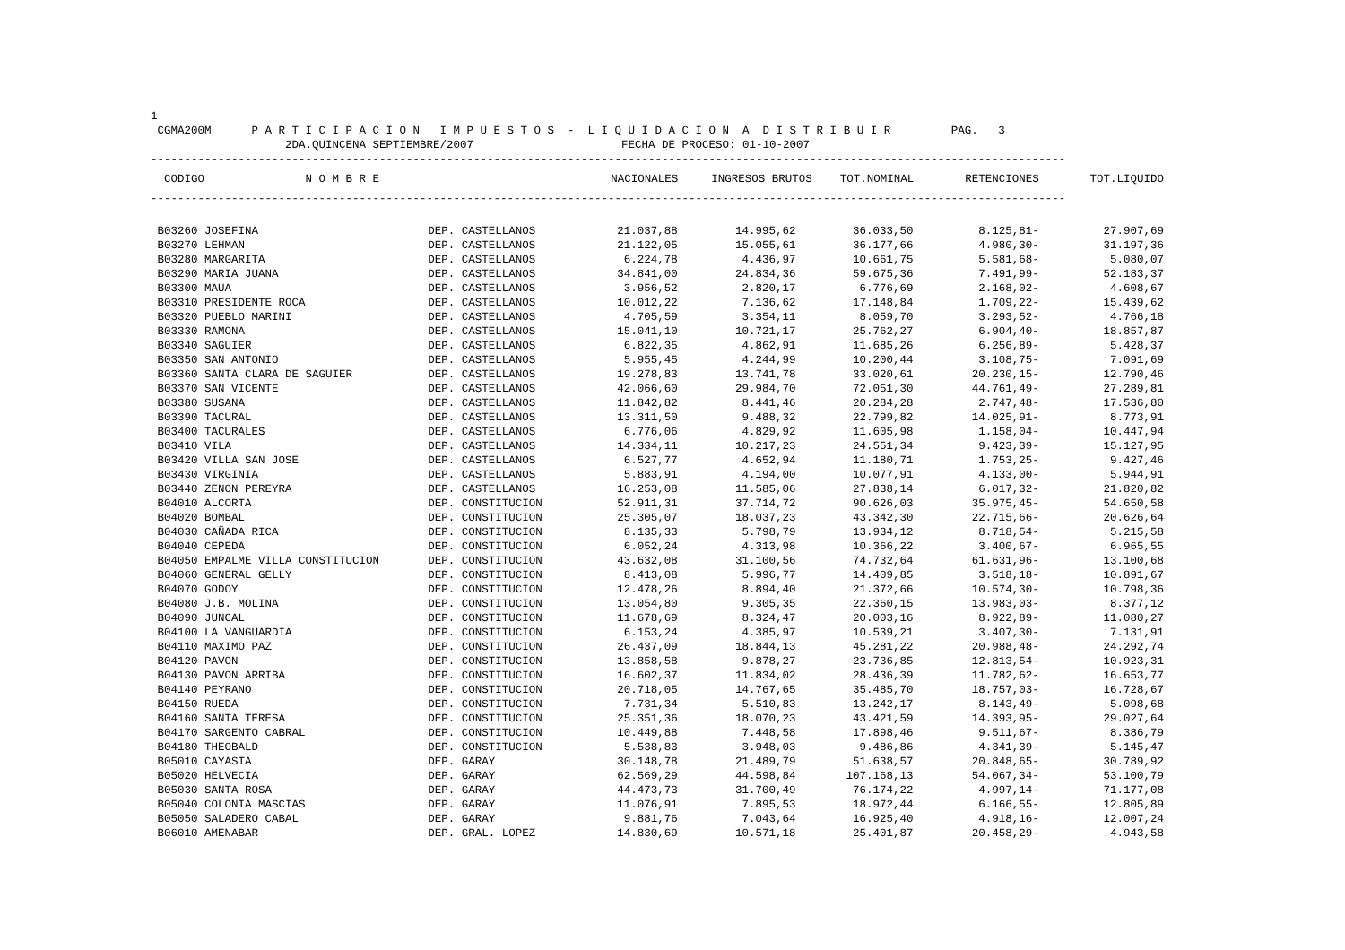1 CGMA200M P A R T I C I P A C I O N I M P U E S T O S - L I Q U I D A C I O N A D I S T R I B U I R PAG. 3 2DA.QUINCENA SEPTIEMBRE/2007 FECHA DE PROCESO: 01-10-2007
----------------------------------------------------------------------------------------------------------------------------------------
| CODIGO N O M B R E | | NACIONALES | INGRESOS BRUTOS | TOT.NOMINAL | RETENCIONES | TOT.LIQUIDO |
| --- | --- | --- | --- | --- | --- | --- |
----------------------------------------------------------------------------------------------------------------------------------------
| B03260 JOSEFINA | DEP. CASTELLANOS | 21.037,88 | 14.995,62 | 36.033,50 | 8.125,81- | 27.907,69 |
| B03270 LEHMAN | DEP. CASTELLANOS | 21.122,05 | 15.055,61 | 36.177,66 | 4.980,30- | 31.197,36 |
| B03280 MARGARITA | DEP. CASTELLANOS | 6.224,78 | 4.436,97 | 10.661,75 | 5.581,68- | 5.080,07 |
| B03290 MARIA JUANA | DEP. CASTELLANOS | 34.841,00 | 24.834,36 | 59.675,36 | 7.491,99- | 52.183,37 |
| B03300 MAUA | DEP. CASTELLANOS | 3.956,52 | 2.820,17 | 6.776,69 | 2.168,02- | 4.608,67 |
| B03310 PRESIDENTE ROCA | DEP. CASTELLANOS | 10.012,22 | 7.136,62 | 17.148,84 | 1.709,22- | 15.439,62 |
| B03320 PUEBLO MARINI | DEP. CASTELLANOS | 4.705,59 | 3.354,11 | 8.059,70 | 3.293,52- | 4.766,18 |
| B03330 RAMONA | DEP. CASTELLANOS | 15.041,10 | 10.721,17 | 25.762,27 | 6.904,40- | 18.857,87 |
| B03340 SAGUIER | DEP. CASTELLANOS | 6.822,35 | 4.862,91 | 11.685,26 | 6.256,89- | 5.428,37 |
| B03350 SAN ANTONIO | DEP. CASTELLANOS | 5.955,45 | 4.244,99 | 10.200,44 | 3.108,75- | 7.091,69 |
| B03360 SANTA CLARA DE SAGUIER | DEP. CASTELLANOS | 19.278,83 | 13.741,78 | 33.020,61 | 20.230,15- | 12.790,46 |
| B03370 SAN VICENTE | DEP. CASTELLANOS | 42.066,60 | 29.984,70 | 72.051,30 | 44.761,49- | 27.289,81 |
| B03380 SUSANA | DEP. CASTELLANOS | 11.842,82 | 8.441,46 | 20.284,28 | 2.747,48- | 17.536,80 |
| B03390 TACURAL | DEP. CASTELLANOS | 13.311,50 | 9.488,32 | 22.799,82 | 14.025,91- | 8.773,91 |
| B03400 TACURALES | DEP. CASTELLANOS | 6.776,06 | 4.829,92 | 11.605,98 | 1.158,04- | 10.447,94 |
| B03410 VILA | DEP. CASTELLANOS | 14.334,11 | 10.217,23 | 24.551,34 | 9.423,39- | 15.127,95 |
| B03420 VILLA SAN JOSE | DEP. CASTELLANOS | 6.527,77 | 4.652,94 | 11.180,71 | 1.753,25- | 9.427,46 |
| B03430 VIRGINIA | DEP. CASTELLANOS | 5.883,91 | 4.194,00 | 10.077,91 | 4.133,00- | 5.944,91 |
| B03440 ZENON PEREYRA | DEP. CASTELLANOS | 16.253,08 | 11.585,06 | 27.838,14 | 6.017,32- | 21.820,82 |
| B04010 ALCORTA | DEP. CONSTITUCION | 52.911,31 | 37.714,72 | 90.626,03 | 35.975,45- | 54.650,58 |
| B04020 BOMBAL | DEP. CONSTITUCION | 25.305,07 | 18.037,23 | 43.342,30 | 22.715,66- | 20.626,64 |
| B04030 CAÑADA RICA | DEP. CONSTITUCION | 8.135,33 | 5.798,79 | 13.934,12 | 8.718,54- | 5.215,58 |
| B04040 CEPEDA | DEP. CONSTITUCION | 6.052,24 | 4.313,98 | 10.366,22 | 3.400,67- | 6.965,55 |
| B04050 EMPALME VILLA CONSTITUCION | DEP. CONSTITUCION | 43.632,08 | 31.100,56 | 74.732,64 | 61.631,96- | 13.100,68 |
| B04060 GENERAL GELLY | DEP. CONSTITUCION | 8.413,08 | 5.996,77 | 14.409,85 | 3.518,18- | 10.891,67 |
| B04070 GODOY | DEP. CONSTITUCION | 12.478,26 | 8.894,40 | 21.372,66 | 10.574,30- | 10.798,36 |
| B04080 J.B. MOLINA | DEP. CONSTITUCION | 13.054,80 | 9.305,35 | 22.360,15 | 13.983,03- | 8.377,12 |
| B04090 JUNCAL | DEP. CONSTITUCION | 11.678,69 | 8.324,47 | 20.003,16 | 8.922,89- | 11.080,27 |
| B04100 LA VANGUARDIA | DEP. CONSTITUCION | 6.153,24 | 4.385,97 | 10.539,21 | 3.407,30- | 7.131,91 |
| B04110 MAXIMO PAZ | DEP. CONSTITUCION | 26.437,09 | 18.844,13 | 45.281,22 | 20.988,48- | 24.292,74 |
| B04120 PAVON | DEP. CONSTITUCION | 13.858,58 | 9.878,27 | 23.736,85 | 12.813,54- | 10.923,31 |
| B04130 PAVON ARRIBA | DEP. CONSTITUCION | 16.602,37 | 11.834,02 | 28.436,39 | 11.782,62- | 16.653,77 |
| B04140 PEYRANO | DEP. CONSTITUCION | 20.718,05 | 14.767,65 | 35.485,70 | 18.757,03- | 16.728,67 |
| B04150 RUEDA | DEP. CONSTITUCION | 7.731,34 | 5.510,83 | 13.242,17 | 8.143,49- | 5.098,68 |
| B04160 SANTA TERESA | DEP. CONSTITUCION | 25.351,36 | 18.070,23 | 43.421,59 | 14.393,95- | 29.027,64 |
| B04170 SARGENTO CABRAL | DEP. CONSTITUCION | 10.449,88 | 7.448,58 | 17.898,46 | 9.511,67- | 8.386,79 |
| B04180 THEOBALD | DEP. CONSTITUCION | 5.538,83 | 3.948,03 | 9.486,86 | 4.341,39- | 5.145,47 |
| B05010 CAYASTA | DEP. GARAY | 30.148,78 | 21.489,79 | 51.638,57 | 20.848,65- | 30.789,92 |
| B05020 HELVECIA | DEP. GARAY | 62.569,29 | 44.598,84 | 107.168,13 | 54.067,34- | 53.100,79 |
| B05030 SANTA ROSA | DEP. GARAY | 44.473,73 | 31.700,49 | 76.174,22 | 4.997,14- | 71.177,08 |
| B05040 COLONIA MASCIAS | DEP. GARAY | 11.076,91 | 7.895,53 | 18.972,44 | 6.166,55- | 12.805,89 |
| B05050 SALADERO CABAL | DEP. GARAY | 9.881,76 | 7.043,64 | 16.925,40 | 4.918,16- | 12.007,24 |
| B06010 AMENABAR | DEP. GRAL. LOPEZ | 14.830,69 | 10.571,18 | 25.401,87 | 20.458,29- | 4.943,58 |